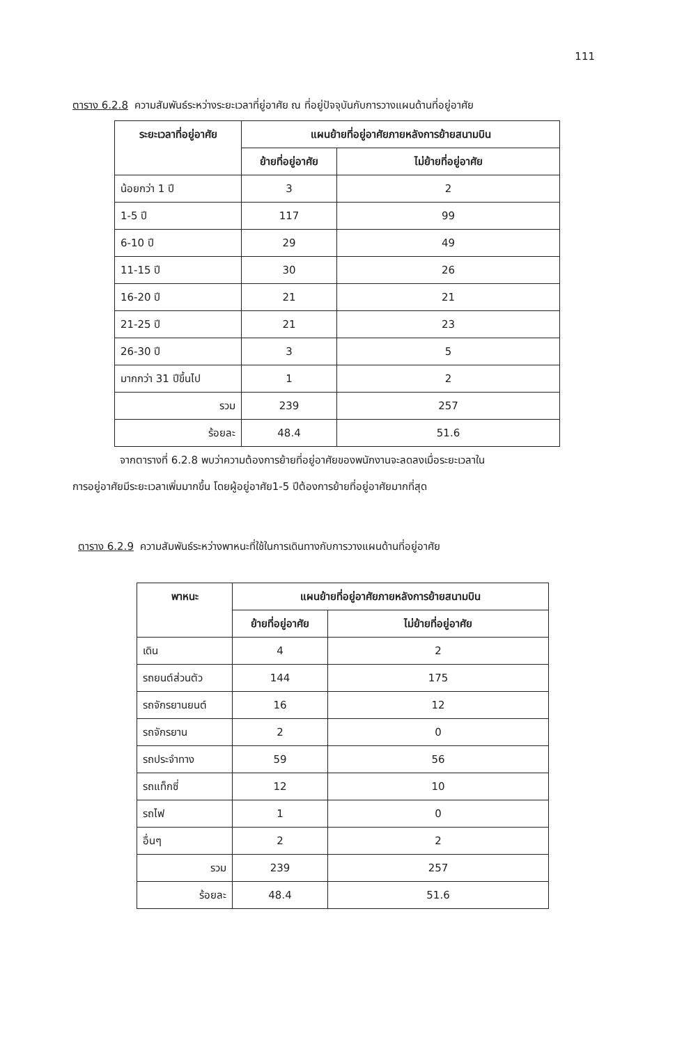111
ตาราง 6.2.8 ความสัมพันธ์ระหว่างระยะเวลาที่ยู่อาศัย ณ ที่อยู่ปัจจุบันกับการวางแผนด้านที่อยู่อาศัย
| ระยะเวลาที่อยู่อาศัย | แผนย้ายที่อยู่อาศัยภายหลังการย้ายสนามบิน | |
| --- | --- | --- |
| | ย้ายที่อยู่อาศัย | ไม่ย้ายที่อยู่อาศัย |
| น้อยกว่า 1 ปี | 3 | 2 |
| 1-5 ปี | 117 | 99 |
| 6-10 ปี | 29 | 49 |
| 11-15 ปี | 30 | 26 |
| 16-20 ปี | 21 | 21 |
| 21-25 ปี | 21 | 23 |
| 26-30 ปี | 3 | 5 |
| มากกว่า 31 ปีขึ้นไป | 1 | 2 |
| รวม | 239 | 257 |
| ร้อยละ | 48.4 | 51.6 |
จากตารางที่ 6.2.8 พบว่าความต้องการย้ายที่อยู่อาศัยของพนักงานจะลดลงเมื่อระยะเวลาใน
การอยู่อาศัยมีระยะเวลาเพิ่มมากขึ้น โดยผู้อยู่อาศัย1-5 ปีต้องการย้ายที่อยู่อาศัยมากที่สุด
ตาราง 6.2.9 ความสัมพันธ์ระหว่างพาหนะที่ใช้ในการเดินทางกับการวางแผนด้านที่อยู่อาศัย
| พาหนะ | แผนย้ายที่อยู่อาศัยภายหลังการย้ายสนามบิน | |
| --- | --- | --- |
| | ย้ายที่อยู่อาศัย | ไม่ย้ายที่อยู่อาศัย |
| เดิน | 4 | 2 |
| รถยนต์ส่วนตัว | 144 | 175 |
| รถจักรยานยนต์ | 16 | 12 |
| รถจักรยาน | 2 | 0 |
| รถประจำทาง | 59 | 56 |
| รถแท็กซี่ | 12 | 10 |
| รถไฟ | 1 | 0 |
| อื่นๆ | 2 | 2 |
| รวม | 239 | 257 |
| ร้อยละ | 48.4 | 51.6 |